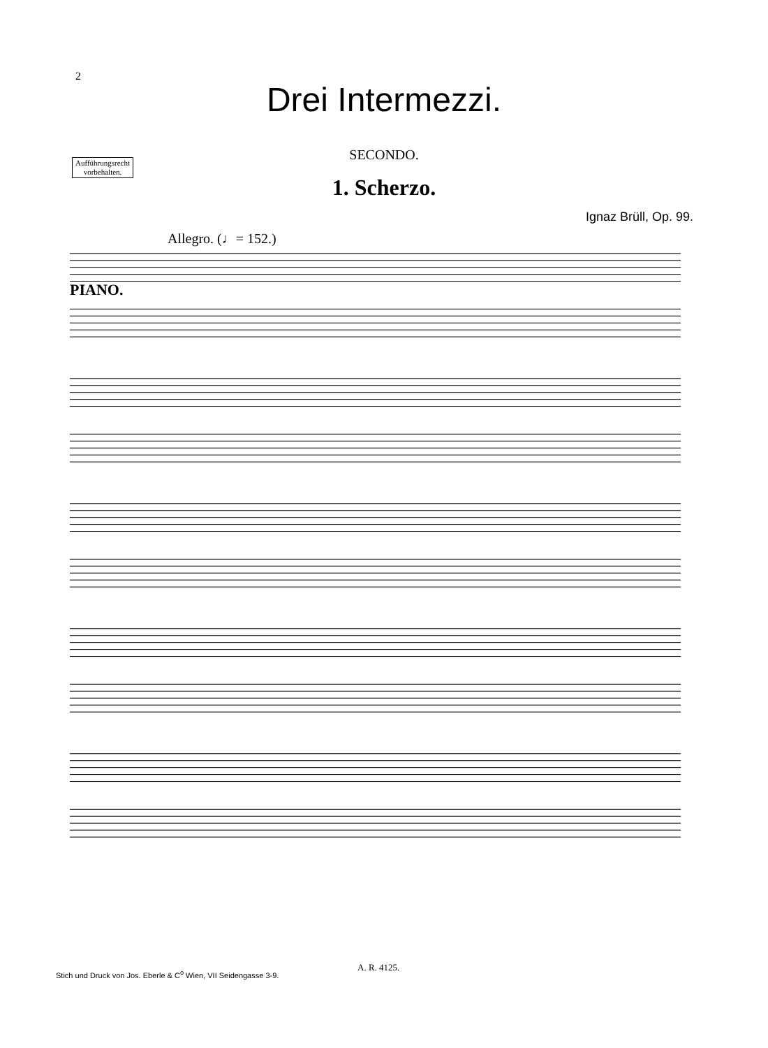2
Drei Intermezzi.
Aufführungsrecht
vorbehalten.
SECONDO.
1. Scherzo.
Ignaz Brüll, Op. 99.
Allegro. (♩= 152.)
PIANO.
A. R. 4125.
Stich und Druck von Jos. Eberle & C<sup>o</sup> Wien, VII Seidengasse 3-9.